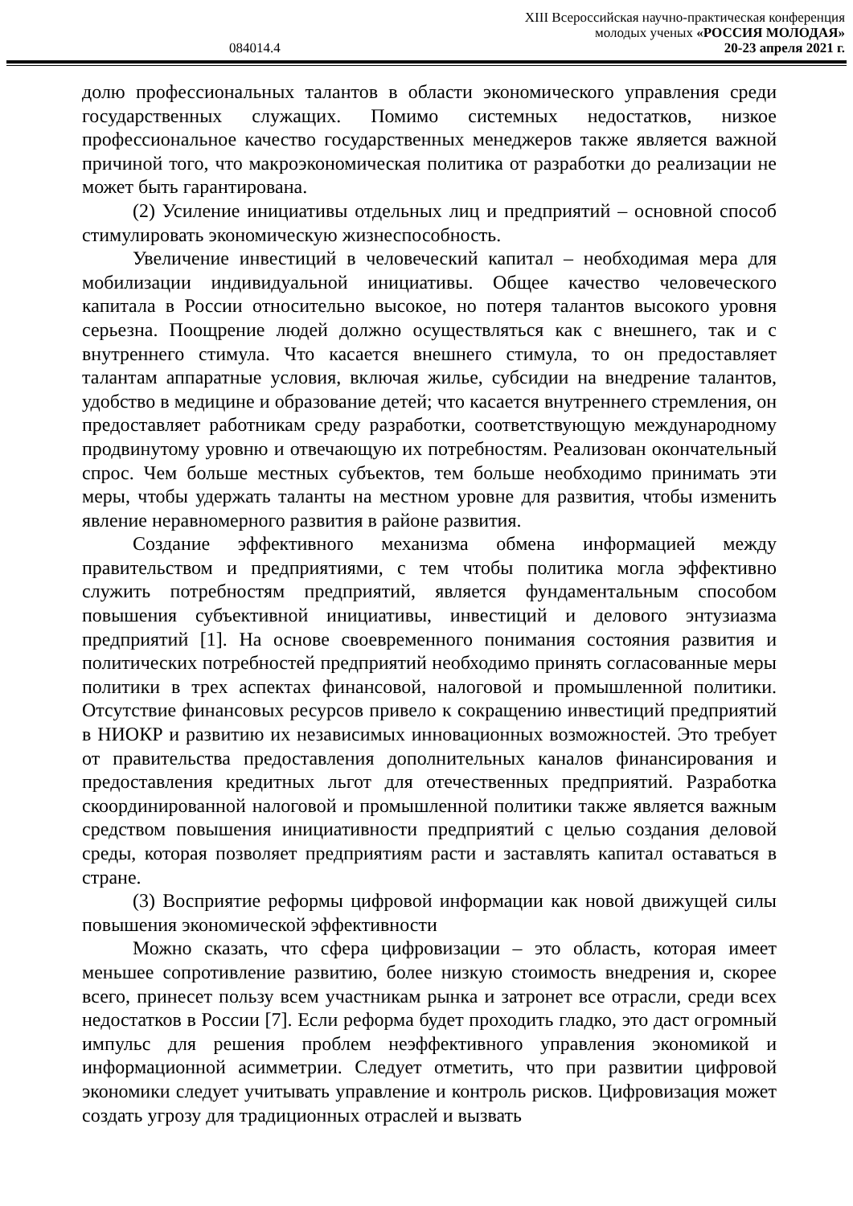XIII Всероссийская научно-практическая конференция
молодых ученых «РОССИЯ МОЛОДАЯ»
084014.4 20-23 апреля 2021 г.
долю профессиональных талантов в области экономического управления среди государственных служащих. Помимо системных недостатков, низкое профессиональное качество государственных менеджеров также является важной причиной того, что макроэкономическая политика от разработки до реализации не может быть гарантирована.
(2) Усиление инициативы отдельных лиц и предприятий – основной способ стимулировать экономическую жизнеспособность.
Увеличение инвестиций в человеческий капитал – необходимая мера для мобилизации индивидуальной инициативы. Общее качество человеческого капитала в России относительно высокое, но потеря талантов высокого уровня серьезна. Поощрение людей должно осуществляться как с внешнего, так и с внутреннего стимула. Что касается внешнего стимула, то он предоставляет талантам аппаратные условия, включая жилье, субсидии на внедрение талантов, удобство в медицине и образование детей; что касается внутреннего стремления, он предоставляет работникам среду разработки, соответствующую международному продвинутому уровню и отвечающую их потребностям. Реализован окончательный спрос. Чем больше местных субъектов, тем больше необходимо принимать эти меры, чтобы удержать таланты на местном уровне для развития, чтобы изменить явление неравномерного развития в районе развития.
Создание эффективного механизма обмена информацией между правительством и предприятиями, с тем чтобы политика могла эффективно служить потребностям предприятий, является фундаментальным способом повышения субъективной инициативы, инвестиций и делового энтузиазма предприятий [1]. На основе своевременного понимания состояния развития и политических потребностей предприятий необходимо принять согласованные меры политики в трех аспектах финансовой, налоговой и промышленной политики. Отсутствие финансовых ресурсов привело к сокращению инвестиций предприятий в НИОКР и развитию их независимых инновационных возможностей. Это требует от правительства предоставления дополнительных каналов финансирования и предоставления кредитных льгот для отечественных предприятий. Разработка скоординированной налоговой и промышленной политики также является важным средством повышения инициативности предприятий с целью создания деловой среды, которая позволяет предприятиям расти и заставлять капитал оставаться в стране.
(3) Восприятие реформы цифровой информации как новой движущей силы повышения экономической эффективности
Можно сказать, что сфера цифровизации – это область, которая имеет меньшее сопротивление развитию, более низкую стоимость внедрения и, скорее всего, принесет пользу всем участникам рынка и затронет все отрасли, среди всех недостатков в России [7]. Если реформа будет проходить гладко, это даст огромный импульс для решения проблем неэффективного управления экономикой и информационной асимметрии. Следует отметить, что при развитии цифровой экономики следует учитывать управление и контроль рисков. Цифровизация может создать угрозу для традиционных отраслей и вызвать